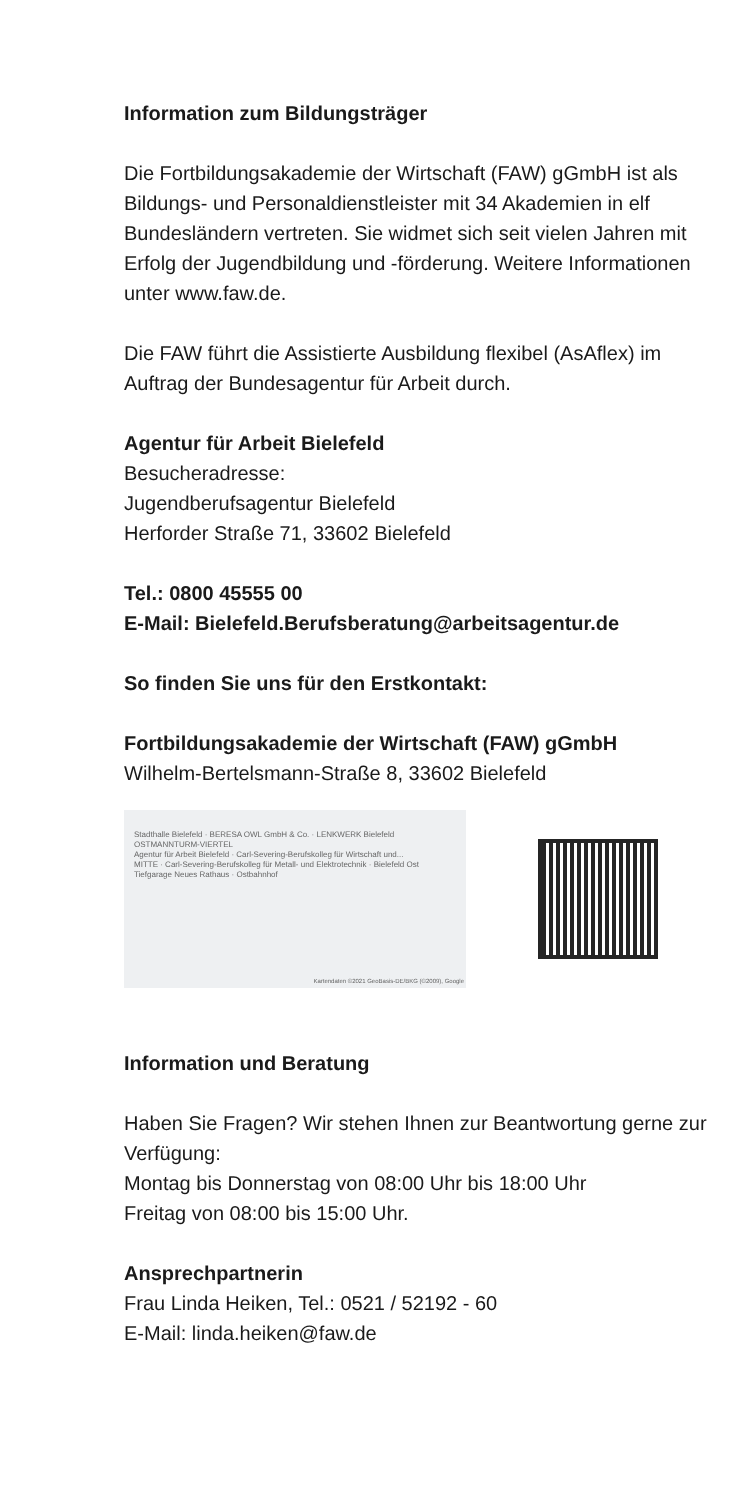Information zum Bildungsträger
Die Fortbildungsakademie der Wirtschaft (FAW) gGmbH ist als Bildungs- und Personaldienstleister mit 34 Akademien in elf Bundesländern vertreten. Sie widmet sich seit vielen Jahren mit Erfolg der Jugendbildung und -förderung. Weitere Informationen unter www.faw.de.
Die FAW führt die Assistierte Ausbildung flexibel (AsAflex) im Auftrag der Bundesagentur für Arbeit durch.
Agentur für Arbeit Bielefeld
Besucheradresse:
Jugendberufsagentur Bielefeld
Herforder Straße 71, 33602 Bielefeld
Tel.: 0800 45555 00
E-Mail: Bielefeld.Berufsberatung@arbeitsagentur.de
So finden Sie uns für den Erstkontakt:
Fortbildungsakademie der Wirtschaft (FAW) gGmbH
Wilhelm-Bertelsmann-Straße 8, 33602 Bielefeld
Stadthalle Bielefeld · BERESA OWL GmbH & Co. · LENKWERK Bielefeld
OSTMANNTURM-VIERTEL
Agentur für Arbeit Bielefeld · Carl-Severing-Berufskolleg für Wirtschaft und...
MITTE · Carl-Severing-Berufskolleg für Metall- und Elektrotechnik · Bielefeld Ost
Tiefgarage Neues Rathaus · Ostbahnhof
Kartendaten ©2021 GeoBasis-DE/BKG (©2009), Google
Information und Beratung
Haben Sie Fragen? Wir stehen Ihnen zur Beantwortung gerne zur Verfügung:
Montag bis Donnerstag von 08:00 Uhr bis 18:00 Uhr
Freitag von 08:00 bis 15:00 Uhr.
Ansprechpartnerin
Frau Linda Heiken, Tel.: 0521 / 52192 - 60
E-Mail: linda.heiken@faw.de